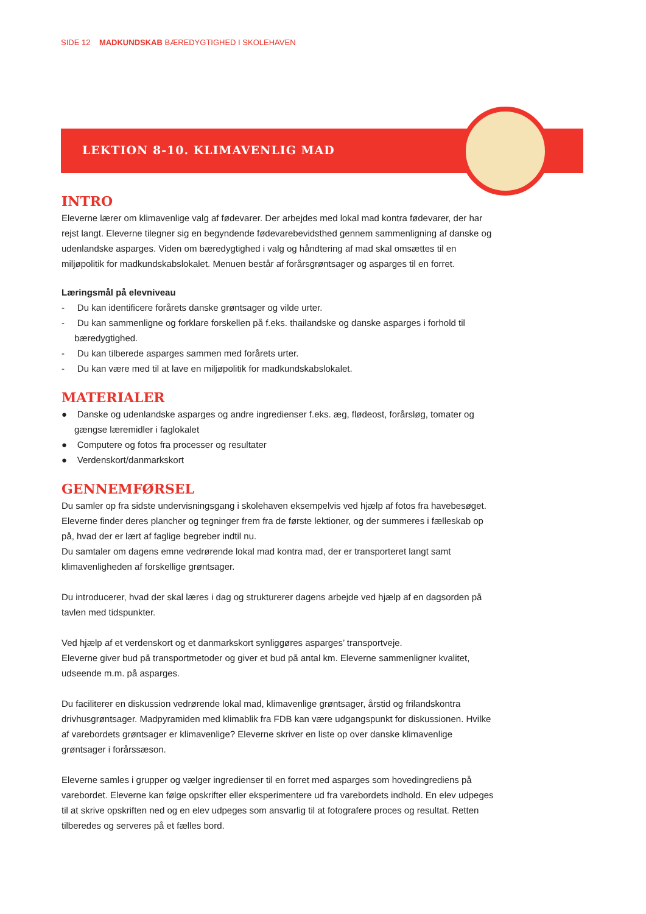SIDE 12 MADKUNDSKAB BÆREDYGTIGHED I SKOLEHAVEN
LEKTION 8-10. KLIMAVENLIG MAD
INTRO
Eleverne lærer om klimavenlige valg af fødevarer. Der arbejdes med lokal mad kontra fødevarer, der har rejst langt. Eleverne tilegner sig en begyndende fødevarebevidsthed gennem sammenligning af danske og udenlandske asparges. Viden om bæredygtighed i valg og håndtering af mad skal omsættes til en miljøpolitik for madkundskabslokalet. Menuen består af forårsgrøntsager og asparges til en forret.
Læringsmål på elevniveau
- Du kan identificere forårets danske grøntsager og vilde urter.
- Du kan sammenligne og forklare forskellen på f.eks. thailandske og danske asparges i forhold til bæredygtighed.
- Du kan tilberede asparges sammen med forårets urter.
- Du kan være med til at lave en miljøpolitik for madkundskabslokalet.
MATERIALER
● Danske og udenlandske asparges og andre ingredienser f.eks. æg, flødeost, forårsløg, tomater og gængse læremidler i faglokalet
● Computere og fotos fra processer og resultater
● Verdenskort/danmarkskort
GENNEMFØRSEL
Du samler op fra sidste undervisningsgang i skolehaven eksempelvis ved hjælp af fotos fra havebesøget. Eleverne finder deres plancher og tegninger frem fra de første lektioner, og der summeres i fælleskab op på, hvad der er lært af faglige begreber indtil nu.
Du samtaler om dagens emne vedrørende lokal mad kontra mad, der er transporteret langt samt klimavenligheden af forskellige grøntsager.
Du introducerer, hvad der skal læres i dag og strukturerer dagens arbejde ved hjælp af en dagsorden på tavlen med tidspunkter.
Ved hjælp af et verdenskort og et danmarkskort synliggøres asparges’ transportveje.
Eleverne giver bud på transportmetoder og giver et bud på antal km. Eleverne sammenligner kvalitet, udseende m.m. på asparges.
Du faciliterer en diskussion vedrørende lokal mad, klimavenlige grøntsager, årstid og frilandskontra drivhusgrøntsager. Madpyramiden med klimablik fra FDB kan være udgangspunkt for diskussionen. Hvilke af varebordets grøntsager er klimavenlige? Eleverne skriver en liste op over danske klimavenlige grøntsager i forårssæson.
Eleverne samles i grupper og vælger ingredienser til en forret med asparges som hovedingrediens på varebordet. Eleverne kan følge opskrifter eller eksperimentere ud fra varebordets indhold. En elev udpeges til at skrive opskriften ned og en elev udpeges som ansvarlig til at fotografere proces og resultat. Retten tilberedes og serveres på et fælles bord.